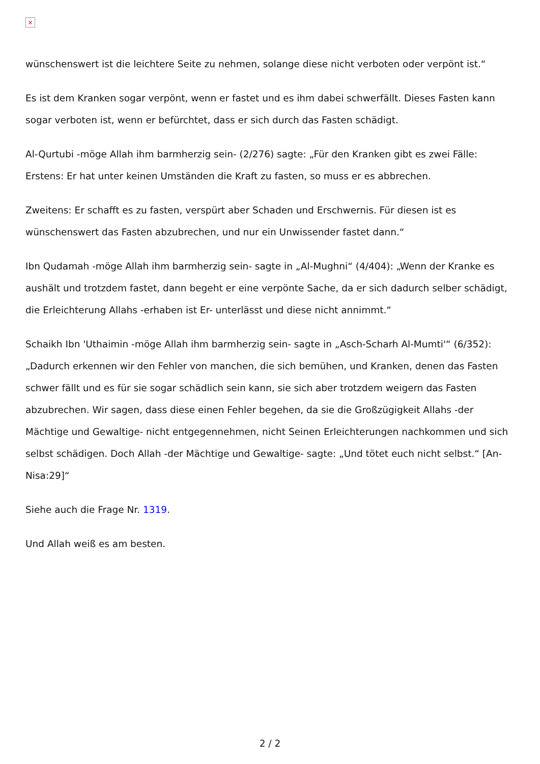×
wünschenswert ist die leichtere Seite zu nehmen, solange diese nicht verboten oder verpönt ist.“
Es ist dem Kranken sogar verpönt, wenn er fastet und es ihm dabei schwerfällt. Dieses Fasten kann sogar verboten ist, wenn er befürchtet, dass er sich durch das Fasten schädigt.
Al-Qurtubi -möge Allah ihm barmherzig sein- (2/276) sagte: „Für den Kranken gibt es zwei Fälle: Erstens: Er hat unter keinen Umständen die Kraft zu fasten, so muss er es abbrechen.
Zweitens: Er schafft es zu fasten, verspürt aber Schaden und Erschwernis. Für diesen ist es wünschenswert das Fasten abzubrechen, und nur ein Unwissender fastet dann.“
Ibn Qudamah -möge Allah ihm barmherzig sein- sagte in „Al-Mughni“ (4/404): „Wenn der Kranke es aushält und trotzdem fastet, dann begeht er eine verpönte Sache, da er sich dadurch selber schädigt, die Erleichterung Allahs -erhaben ist Er- unterlässt und diese nicht annimmt.“
Schaikh Ibn 'Uthaimin -möge Allah ihm barmherzig sein- sagte in „Asch-Scharh Al-Mumti'“ (6/352): „Dadurch erkennen wir den Fehler von manchen, die sich bemühen, und Kranken, denen das Fasten schwer fällt und es für sie sogar schädlich sein kann, sie sich aber trotzdem weigern das Fasten abzubrechen. Wir sagen, dass diese einen Fehler begehen, da sie die Großzügigkeit Allahs -der Mächtige und Gewaltige- nicht entgegennehmen, nicht Seinen Erleichterungen nachkommen und sich selbst schädigen. Doch Allah -der Mächtige und Gewaltige- sagte: „Und tötet euch nicht selbst.“ [An-Nisa:29]“
Siehe auch die Frage Nr. 1319.
Und Allah weiß es am besten.
2 / 2